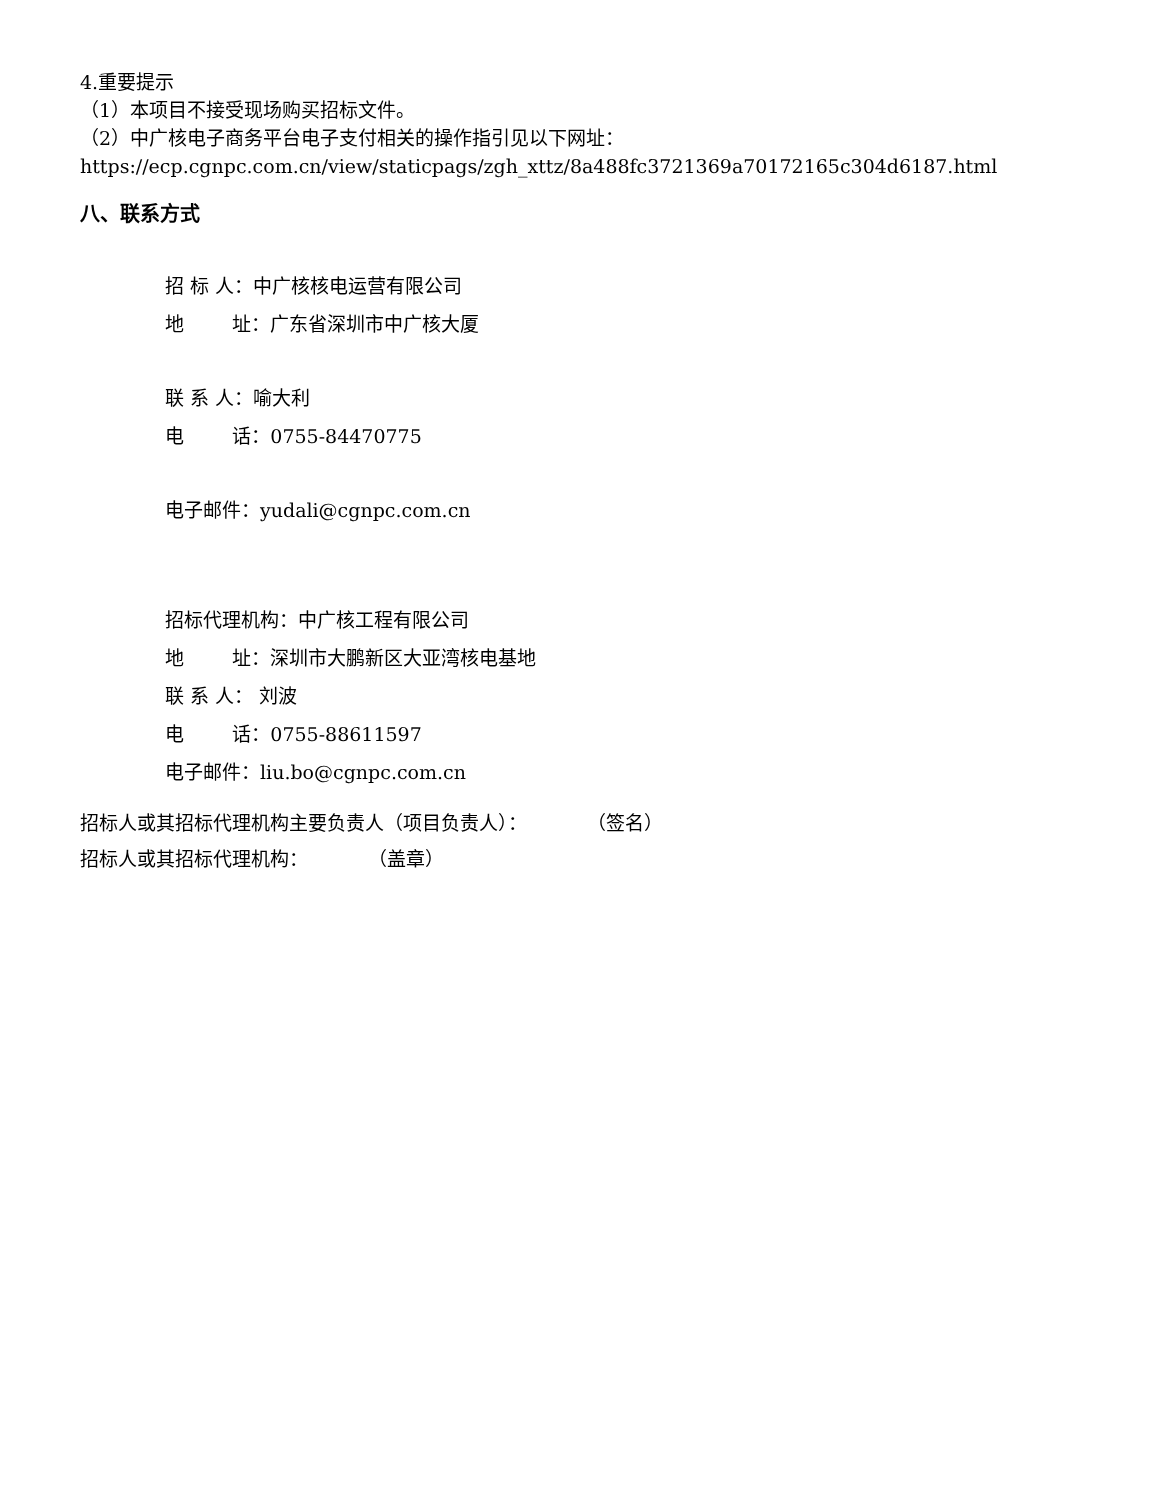4.重要提示
（1）本项目不接受现场购买招标文件。
（2）中广核电子商务平台电子支付相关的操作指引见以下网址：https://ecp.cgnpc.com.cn/view/staticpags/zgh_xttz/8a488fc3721369a70172165c304d6187.html
八、联系方式
招 标 人：中广核核电运营有限公司
地 址：广东省深圳市中广核大厦
联 系 人：喻大利
电 话：0755-84470775
电子邮件：yudali@cgnpc.com.cn
招标代理机构：中广核工程有限公司
地 址：深圳市大鹏新区大亚湾核电基地
联 系 人： 刘波
电 话：0755-88611597
电子邮件：liu.bo@cgnpc.com.cn
招标人或其招标代理机构主要负责人（项目负责人）： （签名）
招标人或其招标代理机构： （盖章）